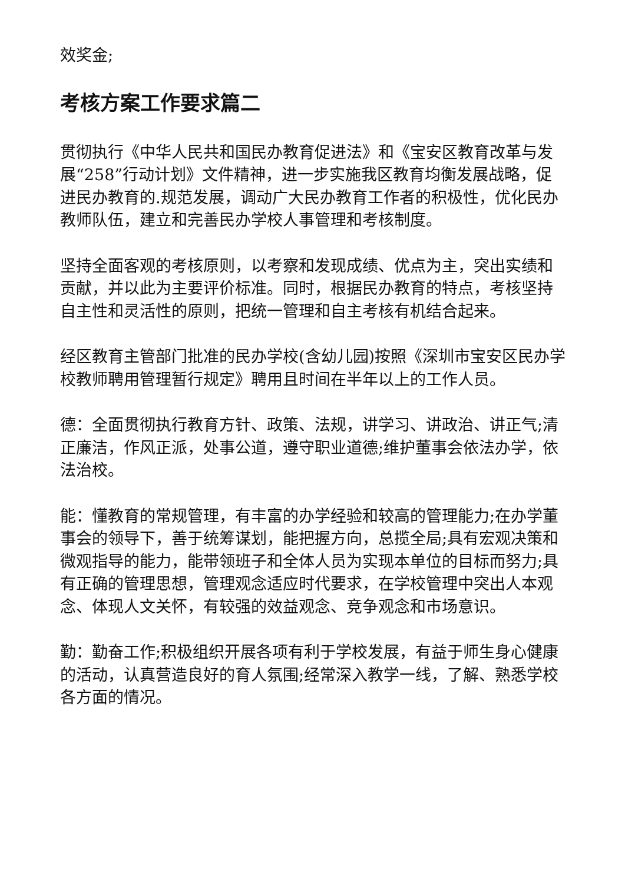效奖金;
考核方案工作要求篇二
贯彻执行《中华人民共和国民办教育促进法》和《宝安区教育改革与发展“258”行动计划》文件精神，进一步实施我区教育均衡发展战略，促进民办教育的.规范发展，调动广大民办教育工作者的积极性，优化民办教师队伍，建立和完善民办学校人事管理和考核制度。
坚持全面客观的考核原则，以考察和发现成绩、优点为主，突出实绩和贡献，并以此为主要评价标准。同时，根据民办教育的特点，考核坚持自主性和灵活性的原则，把统一管理和自主考核有机结合起来。
经区教育主管部门批准的民办学校(含幼儿园)按照《深圳市宝安区民办学校教师聘用管理暂行规定》聘用且时间在半年以上的工作人员。
德：全面贯彻执行教育方针、政策、法规，讲学习、讲政治、讲正气;清正廉洁，作风正派，处事公道，遵守职业道德;维护董事会依法办学，依法治校。
能：懂教育的常规管理，有丰富的办学经验和较高的管理能力;在办学董事会的领导下，善于统筹谋划，能把握方向，总揽全局;具有宏观决策和微观指导的能力，能带领班子和全体人员为实现本单位的目标而努力;具有正确的管理思想，管理观念适应时代要求，在学校管理中突出人本观念、体现人文关怀，有较强的效益观念、竞争观念和市场意识。
勤：勤奋工作;积极组织开展各项有利于学校发展，有益于师生身心健康的活动，认真营造良好的育人氛围;经常深入教学一线，了解、熟悉学校各方面的情况。